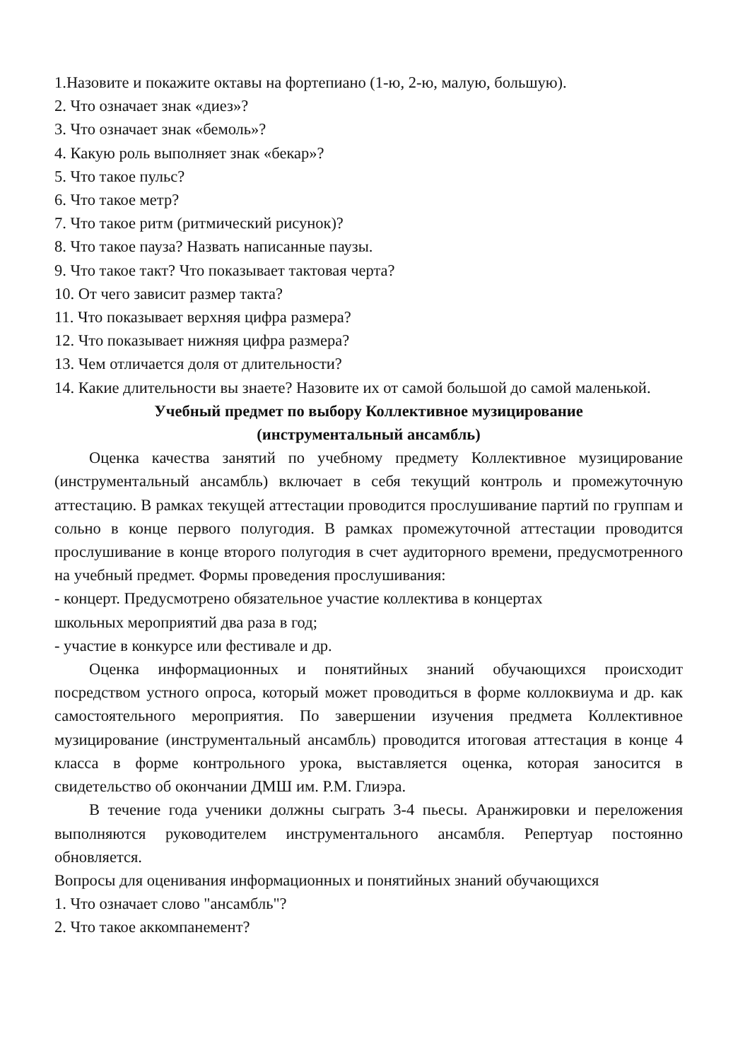1.Назовите и покажите октавы на фортепиано (1-ю, 2-ю, малую, большую).
2. Что означает знак «диез»?
3. Что означает знак «бемоль»?
4. Какую роль выполняет знак «бекар»?
5. Что такое пульс?
6. Что такое метр?
7. Что такое ритм (ритмический рисунок)?
8. Что такое пауза? Назвать написанные паузы.
9. Что такое такт? Что показывает тактовая черта?
10. От чего зависит размер такта?
11. Что показывает верхняя цифра размера?
12. Что показывает нижняя цифра размера?
13. Чем отличается доля от длительности?
14. Какие длительности вы знаете? Назовите их от самой большой до самой маленькой.
Учебный предмет по выбору Коллективное музицирование
(инструментальный ансамбль)
Оценка качества занятий по учебному предмету Коллективное музицирование (инструментальный ансамбль) включает в себя текущий контроль и промежуточную аттестацию. В рамках текущей аттестации проводится прослушивание партий по группам и сольно в конце первого полугодия. В рамках промежуточной аттестации проводится прослушивание в конце второго полугодия в счет аудиторного времени, предусмотренного на учебный предмет. Формы проведения прослушивания:
- концерт. Предусмотрено обязательное участие коллектива в концертах
школьных мероприятий два раза в год;
- участие в конкурсе или фестивале и др.
Оценка информационных и понятийных знаний обучающихся происходит посредством устного опроса, который может проводиться в форме коллоквиума и др. как самостоятельного мероприятия. По завершении изучения предмета Коллективное музицирование (инструментальный ансамбль) проводится итоговая аттестация в конце 4 класса в форме контрольного урока, выставляется оценка, которая заносится в свидетельство об окончании ДМШ им. Р.М. Глиэра.
В течение года ученики должны сыграть 3-4 пьесы. Аранжировки и переложения выполняются руководителем инструментального ансамбля. Репертуар постоянно обновляется.
Вопросы для оценивания информационных и понятийных знаний обучающихся
1. Что означает слово "ансамбль"?
2. Что такое аккомпанемент?